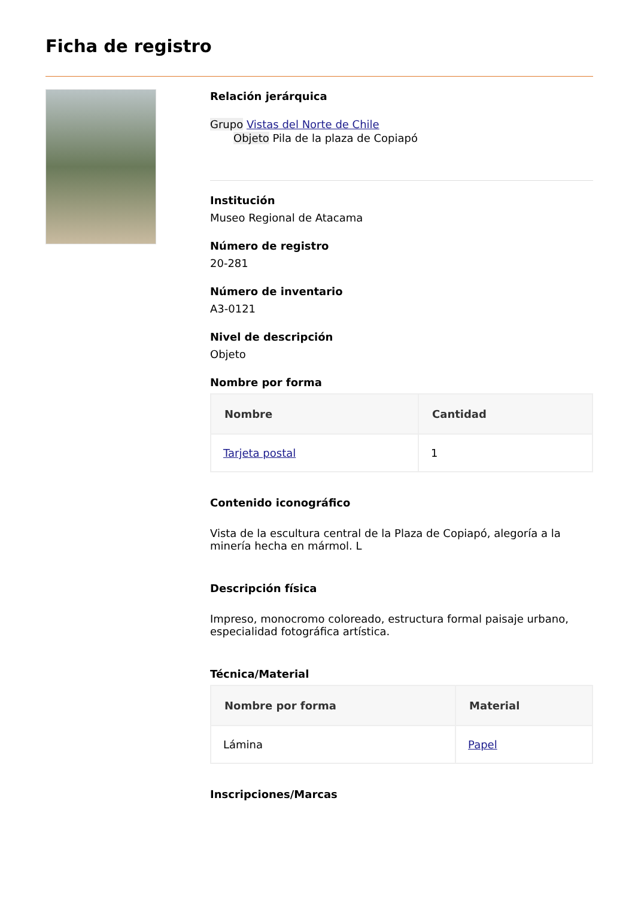Ficha de registro
Relación jerárquica
Grupo Vistas del Norte de Chile
Objeto Pila de la plaza de Copiapó
Institución
Museo Regional de Atacama
Número de registro
20-281
Número de inventario
A3-0121
Nivel de descripción
Objeto
Nombre por forma
| Nombre | Cantidad |
| --- | --- |
| Tarjeta postal | 1 |
Contenido iconográfico
Vista de la escultura central de la Plaza de Copiapó, alegoría a la minería hecha en mármol. L
Descripción física
Impreso, monocromo coloreado, estructura formal paisaje urbano, especialidad fotográfica artística.
Técnica/Material
| Nombre por forma | Material |
| --- | --- |
| Lámina | Papel |
Inscripciones/Marcas